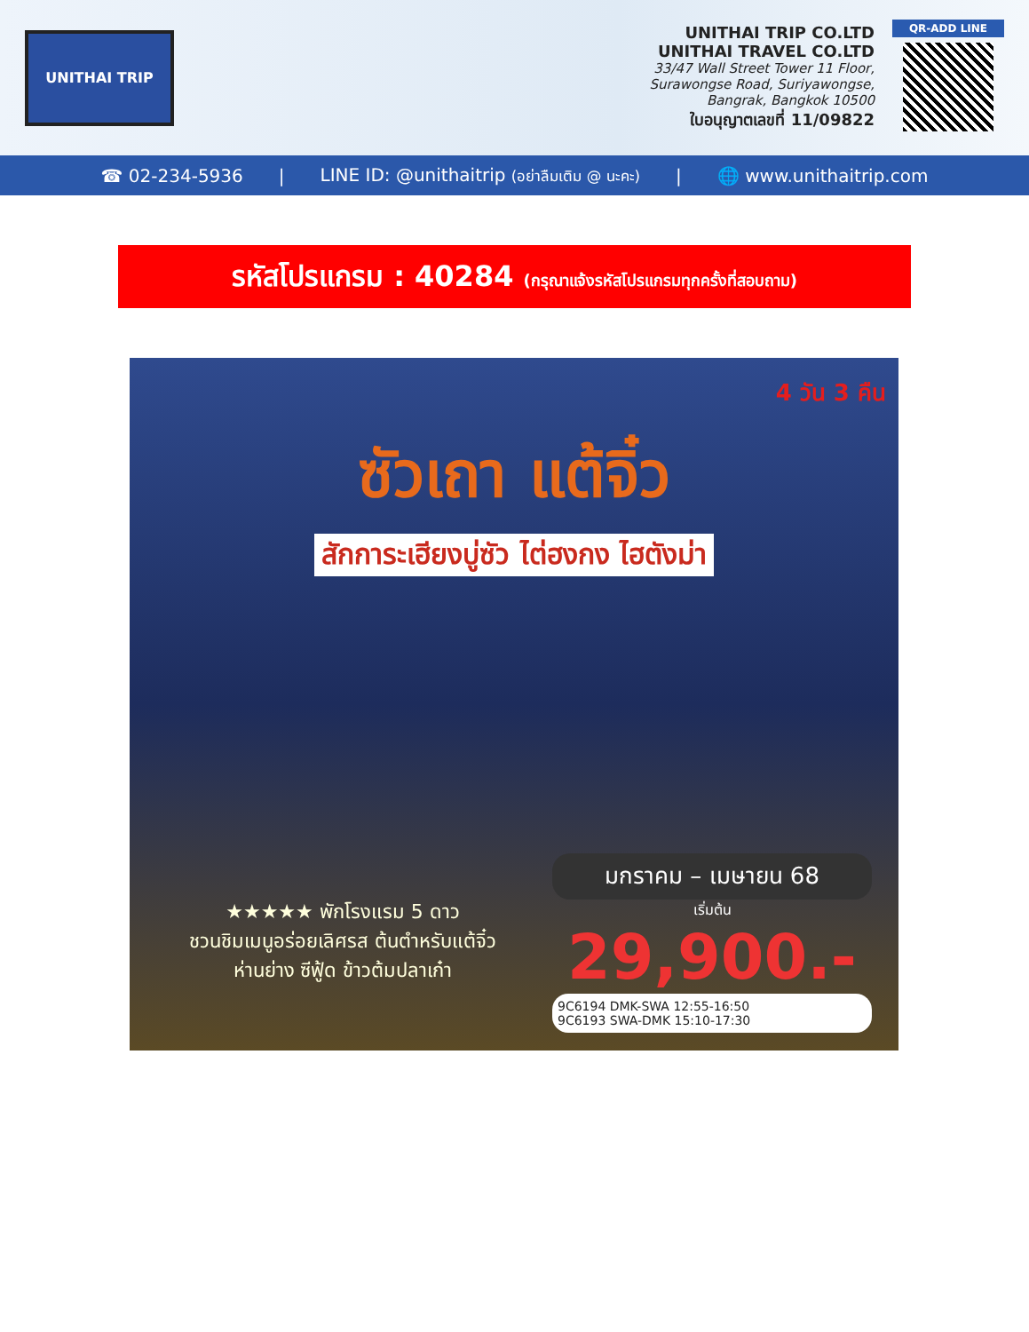UNITHAI TRIP
UNITHAI TRIP CO.LTD
UNITHAI TRAVEL CO.LTD
33/47 Wall Street Tower 11 Floor,
Surawongse Road, Suriyawongse,
Bangrak, Bangkok 10500
ใบอนุญาตเลขที่ 11/09822
QR-ADD LINE
☎ 02-234-5936 | LINE ID: @unithaitrip (อย่าลืมเติม @ นะคะ) | 🌐 www.unithaitrip.com
รหัสโปรแกรม : 40284 (กรุณาแจ้งรหัสโปรแกรมทุกครั้งที่สอบถาม)
4 วัน 3 คืน
ซัวเถา แต้จิ๋ว
สักการะเฮียงบู่ซัว ไต่ฮงกง ไฮตังม่า
★★★★★ พักโรงแรม 5 ดาว
ชวนชิมเมนูอร่อยเลิศรส ต้นตำหรับแต้จิ๋ว
ห่านย่าง ซีฟู้ด ข้าวต้มปลาเก๋า
มกราคม – เมษายน 68
เริ่มต้น
29,900.-
9C6194 DMK-SWA 12:55-16:50
9C6193 SWA-DMK 15:10-17:30